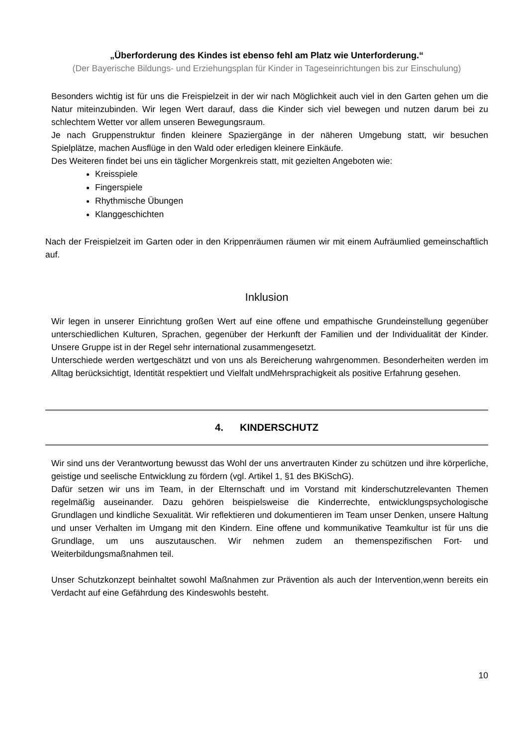„Überforderung des Kindes ist ebenso fehl am Platz wie Unterforderung.“
(Der Bayerische Bildungs- und Erziehungsplan für Kinder in Tageseinrichtungen bis zur Einschulung)
Besonders wichtig ist für uns die Freispielzeit in der wir nach Möglichkeit auch viel in den Garten gehen um die Natur miteinzubinden. Wir legen Wert darauf, dass die Kinder sich viel bewegen und nutzen darum bei zu schlechtem Wetter vor allem unseren Bewegungsraum.
Je nach Gruppenstruktur finden kleinere Spaziergänge in der näheren Umgebung statt, wir besuchen Spielplätze, machen Ausflüge in den Wald oder erledigen kleinere Einkäufe.
Des Weiteren findet bei uns ein täglicher Morgenkreis statt, mit gezielten Angeboten wie:
Kreisspiele
Fingerspiele
Rhythmische Übungen
Klanggeschichten
Nach der Freispielzeit im Garten oder in den Krippenräumen räumen wir mit einem Aufräumlied gemeinschaftlich auf.
Inklusion
Wir legen in unserer Einrichtung großen Wert auf eine offene und empathische Grundeinstellung gegenüber unterschiedlichen Kulturen, Sprachen, gegenüber der Herkunft der Familien und der Individualität der Kinder. Unsere Gruppe ist in der Regel sehr international zusammengesetzt.
Unterschiede werden wertgeschätzt und von uns als Bereicherung wahrgenommen. Besonderheiten werden im Alltag berücksichtigt, Identität respektiert und Vielfalt undMehrsprachigkeit als positive Erfahrung gesehen.
4. KINDERSCHUTZ
Wir sind uns der Verantwortung bewusst das Wohl der uns anvertrauten Kinder zu schützen und ihre körperliche, geistige und seelische Entwicklung zu fördern (vgl. Artikel 1, §1 des BKiSchG).
Dafür setzen wir uns im Team, in der Elternschaft und im Vorstand mit kinderschutzrelevanten Themen regelmäßig auseinander. Dazu gehören beispielsweise die Kinderrechte, entwicklungspsychologische Grundlagen und kindliche Sexualität. Wir reflektieren und dokumentieren im Team unser Denken, unsere Haltung und unser Verhalten im Umgang mit den Kindern. Eine offene und kommunikative Teamkultur ist für uns die Grundlage, um uns auszutauschen. Wir nehmen zudem an themenspezifischen Fort- und Weiterbildungsmaßnahmen teil.
Unser Schutzkonzept beinhaltet sowohl Maßnahmen zur Prävention als auch der Intervention,wenn bereits ein Verdacht auf eine Gefährdung des Kindeswohls besteht.
10